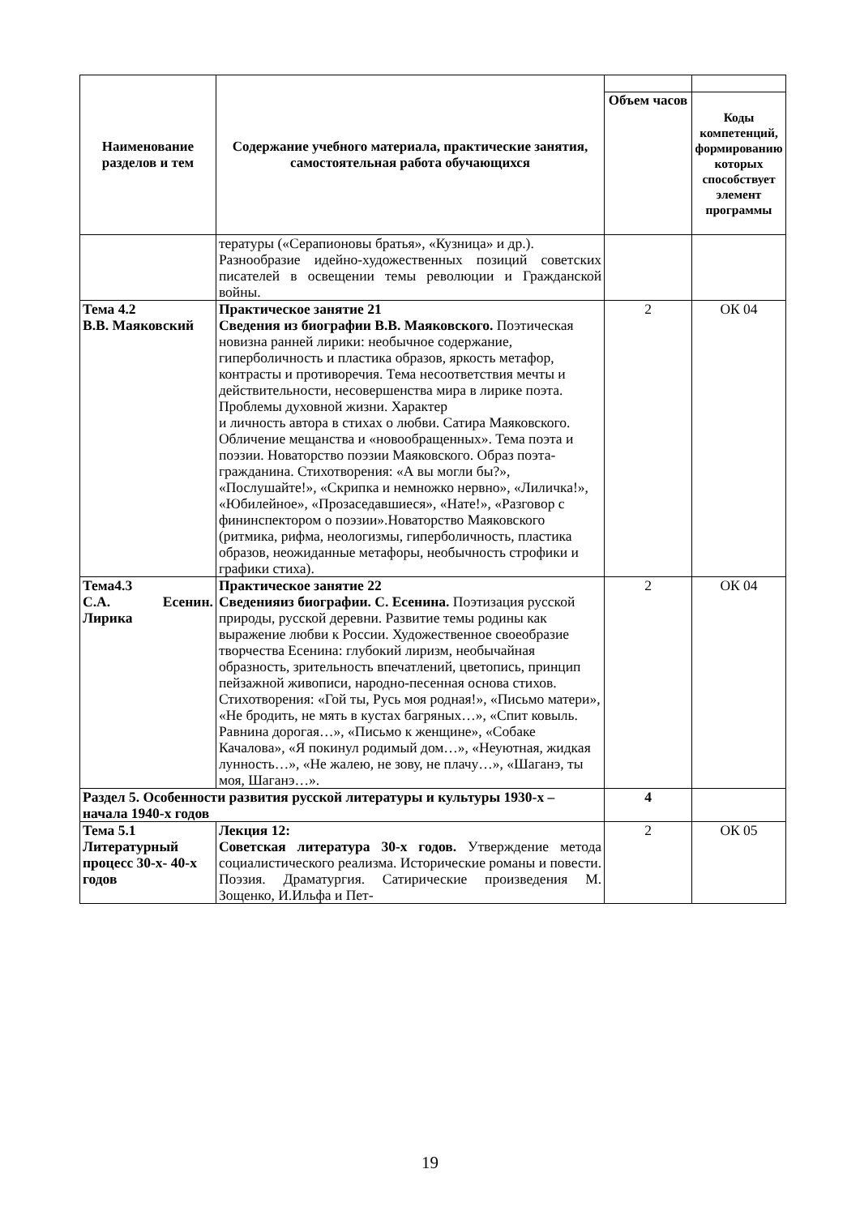| Наименование разделов и тем | Содержание учебного материала, практические занятия, самостоятельная работа обучающихся | | |
| | | Объем часов | Коды компетенций, формированию которых способствует элемент программы |
| | тературы («Серапионовы братья», «Кузница» и др.). Разнообразие идейно-художественных позиций советских писателей в освещении темы революции и Гражданской войны. | | |
| Тема 4.2 В.В. Маяковский | Практическое занятие 21 Сведения из биографии В.В. Маяковского. Поэтическая новизна ранней лирики: необычное содержание, гиперболичность и пластика образов, яркость метафор, контрасты и противоречия. Тема несоответствия мечты и действительности, несовершенства мира в лирике поэта. Проблемы духовной жизни. Характер и личность автора в стихах о любви. Сатира Маяковского. Обличение мещанства и «новообращенных». Тема поэта и поэзии. Новаторство поэзии Маяковского. Образ поэта-гражданина. Стихотворения: «А вы могли бы?», «Послушайте!», «Скрипка и немножко нервно», «Лиличка!», «Юбилейное», «Прозаседавшиеся», «Нате!», «Разговор с фининспектором о поэзии».Новаторство Маяковского (ритмика, рифма, неологизмы, гиперболичность, пластика образов, неожиданные метафоры, необычность строфики и графики стиха). | 2 | ОК 04 |
| Тема4.3 С.А. Есенин. Лирика | Практическое занятие 22 Сведенияиз биографии. С. Есенина. Поэтизация русской природы, русской деревни. Развитие темы родины как выражение любви к России. Художественное своеобразие творчества Есенина: глубокий лиризм, необычайная образность, зрительность впечатлений, цветопись, принцип пейзажной живописи, народно-песенная основа стихов. Стихотворения: «Гой ты, Русь моя родная!», «Письмо матери», «Не бродить, не мять в кустах багряных…», «Спит ковыль. Равнина дорогая…», «Письмо к женщине», «Собаке Качалова», «Я покинул родимый дом…», «Неуютная, жидкая лунность…», «Не жалею, не зову, не плачу…», «Шаганэ, ты моя, Шаганэ…». | 2 | ОК 04 |
| Раздел 5. Особенности развития русской литературы и культуры 1930-х – начала 1940-х годов | | 4 | |
| Тема 5.1 Литературный процесс 30-х- 40-х годов | Лекция 12: Советская литература 30-х годов. Утверждение метода социалистического реализма. Исторические романы и повести. Поэзия. Драматургия. Сатирические произведения М. Зощенко, И.Ильфа и Пет- | 2 | ОК 05 |
19